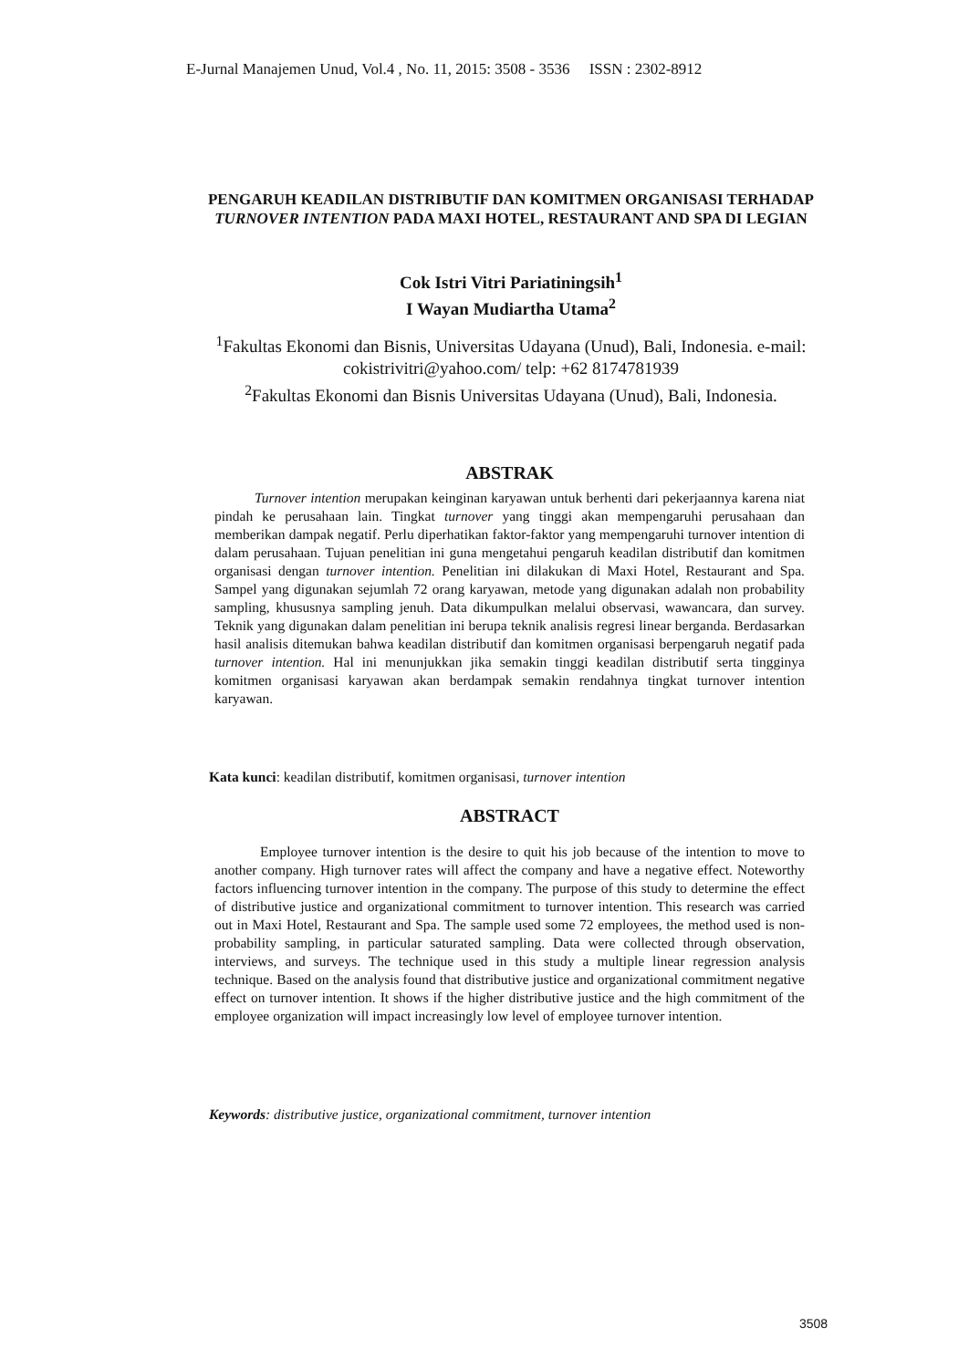E-Jurnal Manajemen Unud, Vol.4 , No. 11, 2015: 3508 - 3536 ISSN : 2302-8912
PENGARUH KEADILAN DISTRIBUTIF DAN KOMITMEN ORGANISASI TERHADAP TURNOVER INTENTION PADA MAXI HOTEL, RESTAURANT AND SPA DI LEGIAN
Cok Istri Vitri Pariatiningsih<sup>1</sup>
I Wayan Mudiartha Utama<sup>2</sup>
<sup>1</sup> Fakultas Ekonomi dan Bisnis, Universitas Udayana (Unud), Bali, Indonesia. e-mail: cokistrivitri@yahoo.com/ telp: +62 8174781939
<sup>2</sup> Fakultas Ekonomi dan Bisnis Universitas Udayana (Unud), Bali, Indonesia.
ABSTRAK
Turnover intention merupakan keinginan karyawan untuk berhenti dari pekerjaannya karena niat pindah ke perusahaan lain. Tingkat turnover yang tinggi akan mempengaruhi perusahaan dan memberikan dampak negatif. Perlu diperhatikan faktor-faktor yang mempengaruhi turnover intention di dalam perusahaan. Tujuan penelitian ini guna mengetahui pengaruh keadilan distributif dan komitmen organisasi dengan turnover intention. Penelitian ini dilakukan di Maxi Hotel, Restaurant and Spa. Sampel yang digunakan sejumlah 72 orang karyawan, metode yang digunakan adalah non probability sampling, khususnya sampling jenuh. Data dikumpulkan melalui observasi, wawancara, dan survey. Teknik yang digunakan dalam penelitian ini berupa teknik analisis regresi linear berganda. Berdasarkan hasil analisis ditemukan bahwa keadilan distributif dan komitmen organisasi berpengaruh negatif pada turnover intention. Hal ini menunjukkan jika semakin tinggi keadilan distributif serta tingginya komitmen organisasi karyawan akan berdampak semakin rendahnya tingkat turnover intention karyawan.
Kata kunci: keadilan distributif, komitmen organisasi, turnover intention
ABSTRACT
Employee turnover intention is the desire to quit his job because of the intention to move to another company. High turnover rates will affect the company and have a negative effect. Noteworthy factors influencing turnover intention in the company. The purpose of this study to determine the effect of distributive justice and organizational commitment to turnover intention. This research was carried out in Maxi Hotel, Restaurant and Spa. The sample used some 72 employees, the method used is non-probability sampling, in particular saturated sampling. Data were collected through observation, interviews, and surveys. The technique used in this study a multiple linear regression analysis technique. Based on the analysis found that distributive justice and organizational commitment negative effect on turnover intention. It shows if the higher distributive justice and the high commitment of the employee organization will impact increasingly low level of employee turnover intention.
Keywords: distributive justice, organizational commitment, turnover intention
3508